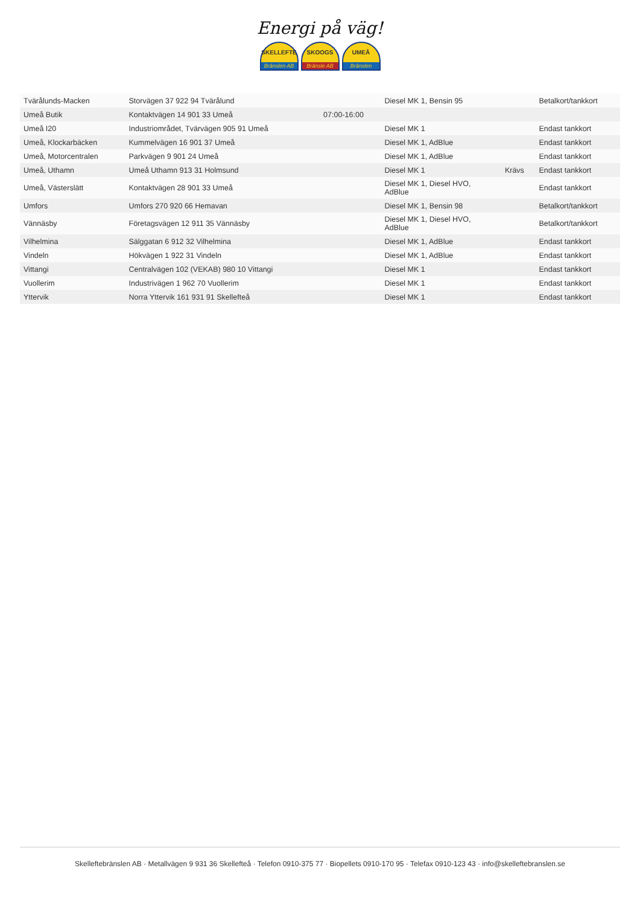Energi på väg!
SKELLEFTE
Bränslen AB
SKOOGS
Bränsle AB
UMEÅ
Bränslen
| Tvärålunds-Macken | Storvägen 37 922 94 Tvärålund | | Diesel MK 1, Bensin 95 | | Betalkort/tankkort |
| Umeå Butik | Kontaktvägen 14 901 33 Umeå | 07:00-16:00 | | | |
| Umeå I20 | Industriområdet, Tvärvägen 905 91 Umeå | | Diesel MK 1 | | Endast tankkort |
| Umeå, Klockarbäcken | Kummelvägen 16 901 37 Umeå | | Diesel MK 1, AdBlue | | Endast tankkort |
| Umeå, Motorcentralen | Parkvägen 9 901 24 Umeå | | Diesel MK 1, AdBlue | | Endast tankkort |
| Umeå, Uthamn | Umeå Uthamn 913 31 Holmsund | | Diesel MK 1 | Krävs | Endast tankkort |
| Umeå, Västerslätt | Kontaktvägen 28 901 33 Umeå | | Diesel MK 1, Diesel HVO, AdBlue | | Endast tankkort |
| Umfors | Umfors 270 920 66 Hemavan | | Diesel MK 1, Bensin 98 | | Betalkort/tankkort |
| Vännäsby | Företagsvägen 12 911 35 Vännäsby | | Diesel MK 1, Diesel HVO, AdBlue | | Betalkort/tankkort |
| Vilhelmina | Sälggatan 6 912 32 Vilhelmina | | Diesel MK 1, AdBlue | | Endast tankkort |
| Vindeln | Hökvägen 1 922 31 Vindeln | | Diesel MK 1, AdBlue | | Endast tankkort |
| Vittangi | Centralvägen 102 (VEKAB) 980 10 Vittangi | | Diesel MK 1 | | Endast tankkort |
| Vuollerim | Industrivägen 1 962 70 Vuollerim | | Diesel MK 1 | | Endast tankkort |
| Yttervik | Norra Yttervik 161 931 91 Skellefteå | | Diesel MK 1 | | Endast tankkort |
Skelleftebränslen AB · Metallvägen 9 931 36 Skellefteå · Telefon 0910-375 77 · Biopellets 0910-170 95 · Telefax 0910-123 43 · info@skelleftebranslen.se